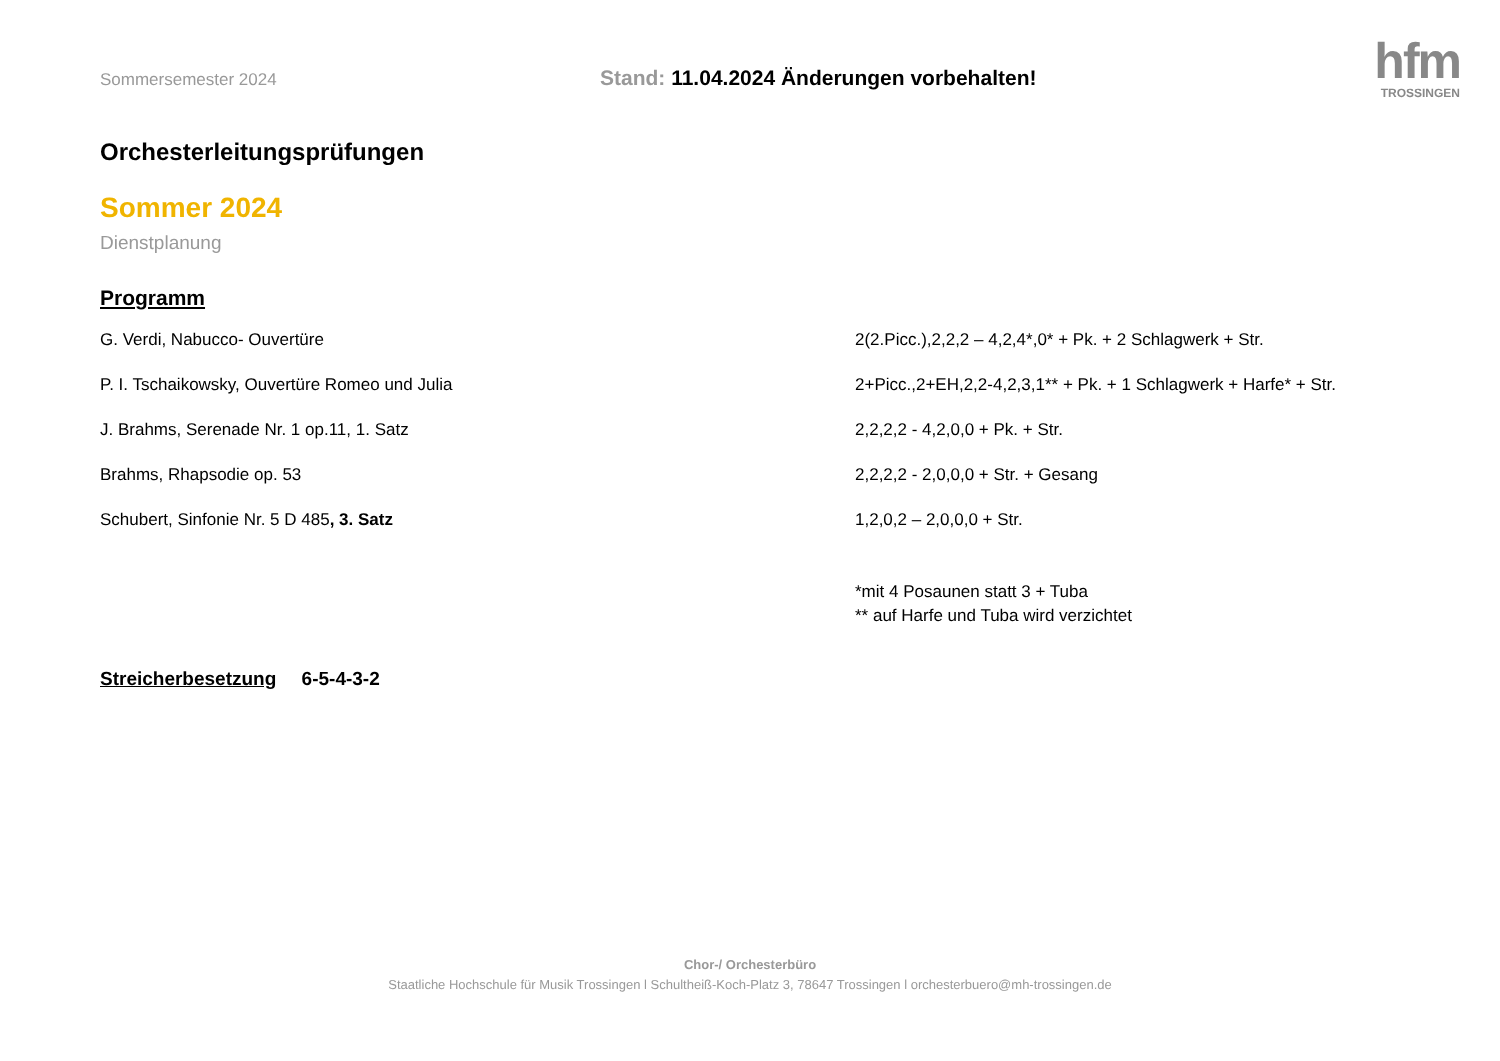Sommersemester 2024
Stand: 11.04.2024 Änderungen vorbehalten!
hfm
TROSSINGEN
Orchesterleitungsprüfungen
Sommer 2024
Dienstplanung
Programm
G. Verdi, Nabucco- Ouvertüre 2(2.Picc.),2,2,2 – 4,2,4*,0* + Pk. + 2 Schlagwerk + Str.
P. I. Tschaikowsky, Ouvertüre Romeo und Julia 2+Picc.,2+EH,2,2-4,2,3,1** + Pk. + 1 Schlagwerk + Harfe* + Str.
J. Brahms, Serenade Nr. 1 op.11, 1. Satz 2,2,2,2 - 4,2,0,0 + Pk. + Str.
Brahms, Rhapsodie op. 53 2,2,2,2 - 2,0,0,0 + Str. + Gesang
Schubert, Sinfonie Nr. 5 D 485, 3. Satz 1,2,0,2 – 2,0,0,0 + Str.
*mit 4 Posaunen statt 3 + Tuba
** auf Harfe und Tuba wird verzichtet
Streicherbesetzung 6-5-4-3-2
Chor-/ Orchesterbüro
Staatliche Hochschule für Musik Trossingen l Schultheiß-Koch-Platz 3, 78647 Trossingen l orchesterbuero@mh-trossingen.de